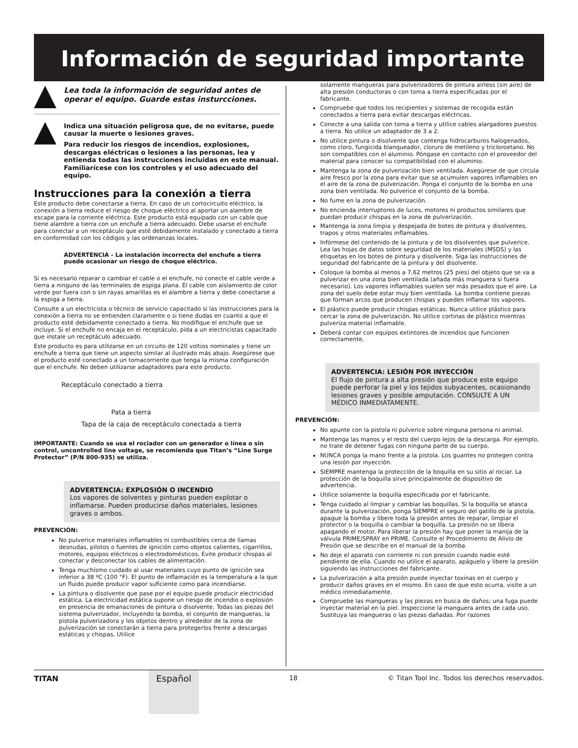Información de seguridad importante
Lea toda la información de seguridad antes de operar el equipo. Guarde estas insturcciones.
Indica una situación peligrosa que, de no evitarse, puede causar la muerte o lesiones graves.
Para reducir los riesgos de incendios, explosiones, descargas eléctricas o lesiones a las personas, lea y entienda todas las instrucciones incluidas en este manual. Familiarícese con los controles y el uso adecuado del equipo.
Instrucciones para la conexión a tierra
Este producto debe conectarse a tierra. En caso de un cortocircuito eléctrico, la conexión a tierra reduce el riesgo de choque eléctrico al aportar un alambre de escape para la corriente eléctrica. Este producto está equipado con un cable que tiene alambre a tierra con un enchufe a tierra adecuado. Debe usarse el enchufe para conectar a un receptáculo que esté debidamente instalado y conectado a tierra en conformidad con los códigos y las ordenanzas locales.
ADVERTENCIA - La instalación incorrecta del enchufe a tierra puede ocasionar un riesgo de choque eléctrico.
Si es necesario reparar o cambiar el cable o el enchufe, no conecte el cable verde a tierra a ninguno de las terminales de espiga plana. El cable con aislamiento de color verde por fuera con o sin rayas amarillas es el alambre a tierra y debe conectarse a la espiga a tierra.
Consulte a un electricista o técnico de servicio capacitado si las instrucciones para la conexión a tierra no se entienden claramente o si tiene dudas en cuanto a que el producto esté debidamente conectado a tierra. No modifique el enchufe que se incluye. Si el enchufe no encaja en el receptáculo, pida a un electricistas capacitado que instale un receptáculo adecuado.
Este producto es para utilizarse en un circuito de 120 voltios nominales y tiene un enchufe a tierra que tiene un aspecto similar al ilustrado más abajo. Asegúrese que el producto esté conectado a un tomacorriente que tenga la misma configuración que el enchufe. No deben utilizarse adaptadores para este producto.
Receptáculo conectado a tierra
Pata a tierra
Tapa de la caja de receptáculo conectada a tierra
IMPORTANTE: Cuando se usa el rociador con un generador o línea o sin control, uncontrolled line voltage, se recomienda que Titan’s “Line Surge Protector” (P/N 800-935) se utiliza.
ADVERTENCIA: EXPLOSIÓN O INCENDIO
Los vapores de solventes y pinturas pueden explotar o inflamarse. Pueden producirse daños materiales, lesiones graves o ambos.
PREVENCIÓN:
No pulverice materiales inflamables ni combustibles cerca de llamas desnudas, pilotos o fuentes de ignición como objetos calientes, cigarrillos, motores, equipos eléctricos o electrodomésticos. Evite producir chispas al conectar y desconectar los cables de alimentación.
Tenga muchísmo cuidado al usar materiales cuyo punto de ignición sea inferior a 38 ºC (100 °F). El punto de inflamación es la temperatura a la que un fluido puede producir vapor suficiente como para incendiarse.
La pintura o disolvente que pase por el equipo puede producir electricidad estática. La electricidad estática supone un riesgo de incendio o explosión en presencia de emanaciones de pintura o disolvente. Todas las piezas del sistema pulverizador, incluyendo la bomba, el conjunto de mangueras, la pistola pulverizadora y los objetos dentro y alrededor de la zona de pulverización se conectarán a tierra para protegerlos frente a descargas estáticas y chispas. Utilice
solamente mangueras para pulverizadores de pintura airless (sin aire) de alta presión conductoras o con toma a tierra especificadas por el fabricante.
Compruebe que todos los recipientes y sistemas de recogida están conectados a tierra para evitar descargas eléctricas.
Conecte a una salida con toma a tierra y utilice cables alargadores puestos a tierra. No utilice un adaptador de 3 a 2.
No utilice pintura o disolvente que contenga hidrocarburos halogenados, como cloro, fungicida blanqueador, cloruro de metileno y tricloroetano. No son compatibles con el aluminio. Póngase en contacto con el proveedor del material para conocer su compatibilidad con el aluminio.
Mantenga la zona de pulverización bien ventilada. Asegúrese de que circula aire fresco por la zona para evitar que se acumulen vapores inflamables en el aire de la zona de pulverización. Ponga el conjunto de la bomba en una zona bien ventilada. No pulverice el conjunto de la bomba.
No fume en la zona de pulverización.
No encienda interruptores de luces, motores ni productos similares que puedan producir chispas en la zona de pulverización.
Mantenga la zona limpia y despejada de botes de pintura y disolventes, trapos y otros materiales inflamables.
Infórmese del contenido de la pintura y de los disolventes que pulverice. Lea las hojas de datos sobre seguridad de los materiales (MSDS) y las etiquetas en los botes de pintura y disolvente. Siga las instrucciones de seguridad del fabricante de la pintura y del disolvente.
Coloque la bomba al menos a 7,62 metros (25 pies) del objeto que se va a pulverizar en una zona bien ventilada (añada más manguera si fuera necesario). Los vapores inflamables suelen ser más pesados que el aire. La zona del suelo debe estar muy bien ventilada. La bomba contiene piezas que forman arcos que producen chispas y pueden inflamar los vapores.
El plástico puede producir chispas estáticas. Nunca utilice plástico para cercar la zona de pulverización. No utilice cortinas de plástico mientras pulveriza material inflamable.
Deberá contar con equipos extintores de incendios que funcionen correctamente.
ADVERTENCIA: LESIÓN POR INYECCIÓN
El flujo de pintura a alta presión que produce este equipo puede perforar la piel y los tejidos subyacentes, ocasionando lesiones graves y posible amputación. CONSULTE A UN MÉDICO INMEDIATAMENTE.
PREVENCIÓN:
No apunte con la pistola ni pulverice sobre ninguna persona ni animal.
Mantenga las manos y el resto del cuerpo lejos de la descarga. Por ejemplo, no trate de detener fugas con ninguna parte de su cuerpo.
NUNCA ponga la mano frente a la pistola. Los guantes no protegen contra una lesión por inyección.
SIEMPRE mantenga la protección de la boquilla en su sitio al rociar. La protección de la boquilla sirve principalmente de dispositivo de advertencia.
Utilice solamente la boquilla especificada por el fabricante.
Tenga cuidado al limpiar y cambiar las boquillas. Si la boquilla se atasca durante la pulverización, ponga SIEMPRE el seguro del gatillo de la pistola, apague la bomba y libere toda la presión antes de reparar, limpiar el protector o la boquilla o cambiar la boquilla. La presión no se libera apagando el motor. Para liberar la presión hay que poner la manija de la válvula PRIME/SPRAY en PRIME. Consulte el Procedimiento de Alivio de Presión que se describe en el manual de la bomba.
No deje el aparato con corriente ni con presión cuando nadie esté pendiente de ella. Cuando no utilice el aparato, apáguelo y libere la presión siguiendo las instrucciones del fabricante.
La pulverización a alta presión puede inyectar toxinas en el cuerpo y producir daños graves en el mismo. En caso de que esto ocurra, visite a un médico inmediatamente.
Compruebe las mangueras y las piezas en busca de daños; una fuga puede inyectar material en la piel. Inspeccione la manguera antes de cada uso. Sustituya las mangueras o las piezas dañadas. Por razones
TITAN Español 18 © Titan Tool Inc. Todos los derechos reservados.